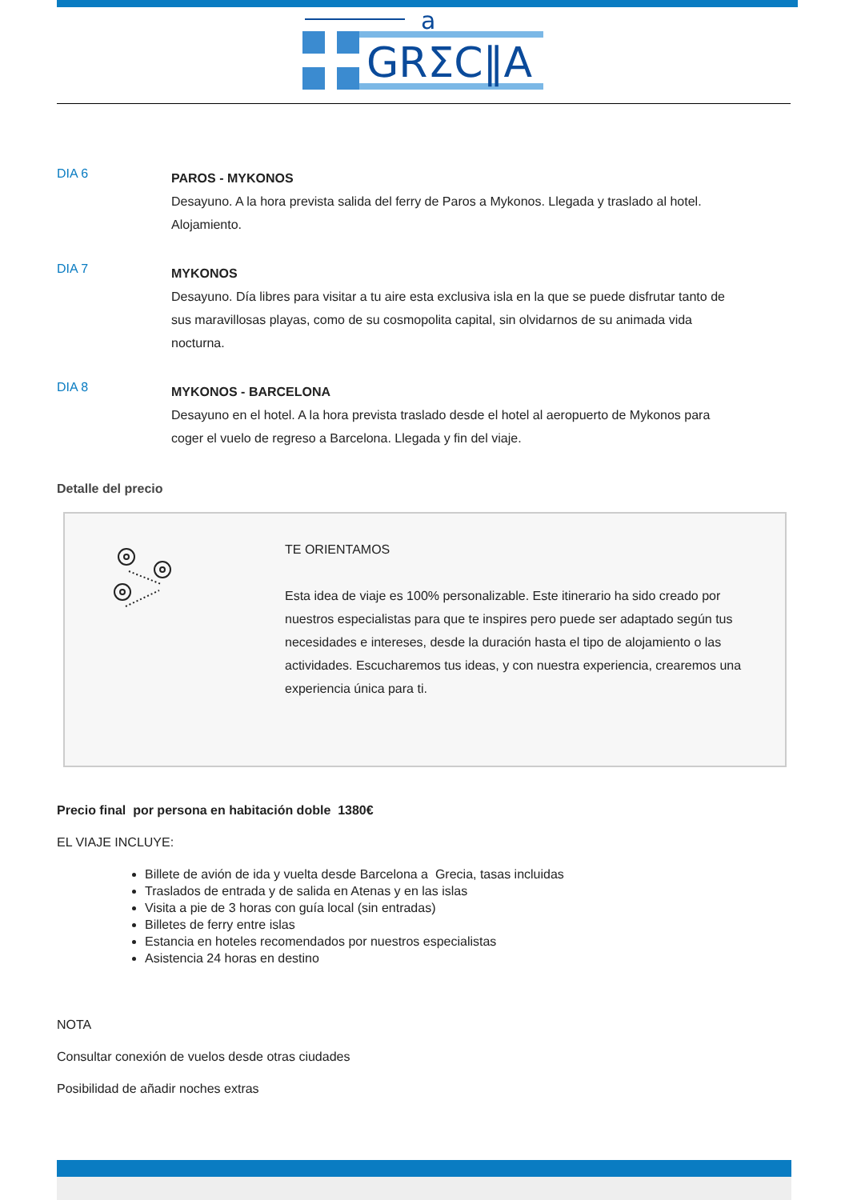a
GRΣC‖A
DIA 6
PAROS - MYKONOS
Desayuno. A la hora prevista salida del ferry de Paros a Mykonos. Llegada y traslado al hotel. Alojamiento.
DIA 7
MYKONOS
Desayuno. Día libres para visitar a tu aire esta exclusiva isla en la que se puede disfrutar tanto de sus maravillosas playas, como de su cosmopolita capital, sin olvidarnos de su animada vida nocturna.
DIA 8
MYKONOS - BARCELONA
Desayuno en el hotel. A la hora prevista traslado desde el hotel al aeropuerto de Mykonos para coger el vuelo de regreso a Barcelona. Llegada y fin del viaje.
Detalle del precio
TE ORIENTAMOS
Esta idea de viaje es 100% personalizable. Este itinerario ha sido creado por nuestros especialistas para que te inspires pero puede ser adaptado según tus necesidades e intereses, desde la duración hasta el tipo de alojamiento o las actividades. Escucharemos tus ideas, y con nuestra experiencia, crearemos una experiencia única para ti.
Precio final por persona en habitación doble 1380€
EL VIAJE INCLUYE:
Billete de avión de ida y vuelta desde Barcelona a Grecia, tasas incluidas
Traslados de entrada y de salida en Atenas y en las islas
Visita a pie de 3 horas con guía local (sin entradas)
Billetes de ferry entre islas
Estancia en hoteles recomendados por nuestros especialistas
Asistencia 24 horas en destino
NOTA
Consultar conexión de vuelos desde otras ciudades
Posibilidad de añadir noches extras